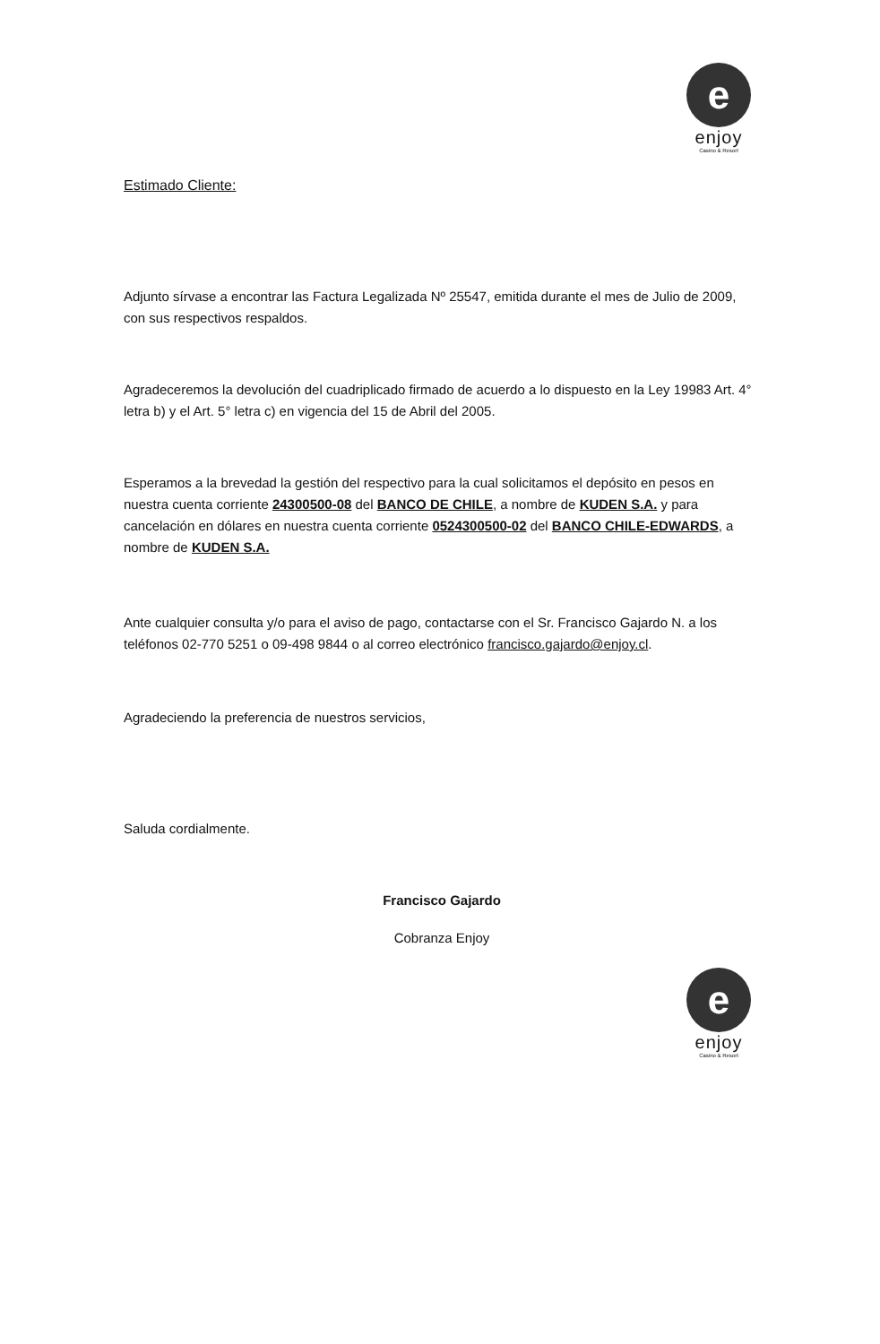e
enjoy
Casino & Resort
Estimado Cliente:
Adjunto sírvase a encontrar las Factura Legalizada Nº 25547, emitida durante el mes de Julio de 2009, con sus respectivos respaldos.
Agradeceremos la devolución del cuadriplicado firmado de acuerdo a lo dispuesto en la Ley 19983 Art. 4° letra b) y el Art. 5° letra c) en vigencia del 15 de Abril del 2005.
Esperamos a la brevedad la gestión del respectivo para la cual solicitamos el depósito en pesos en nuestra cuenta corriente 24300500-08 del BANCO DE CHILE, a nombre de KUDEN S.A. y para cancelación en dólares en nuestra cuenta corriente 0524300500-02 del BANCO CHILE-EDWARDS, a nombre de KUDEN S.A.
Ante cualquier consulta y/o para el aviso de pago, contactarse con el Sr. Francisco Gajardo N. a los teléfonos 02-770 5251 o 09-498 9844 o al correo electrónico francisco.gajardo@enjoy.cl.
Agradeciendo la preferencia de nuestros servicios,
Saluda cordialmente.
Francisco Gajardo
Cobranza Enjoy
e
enjoy
Casino & Resort